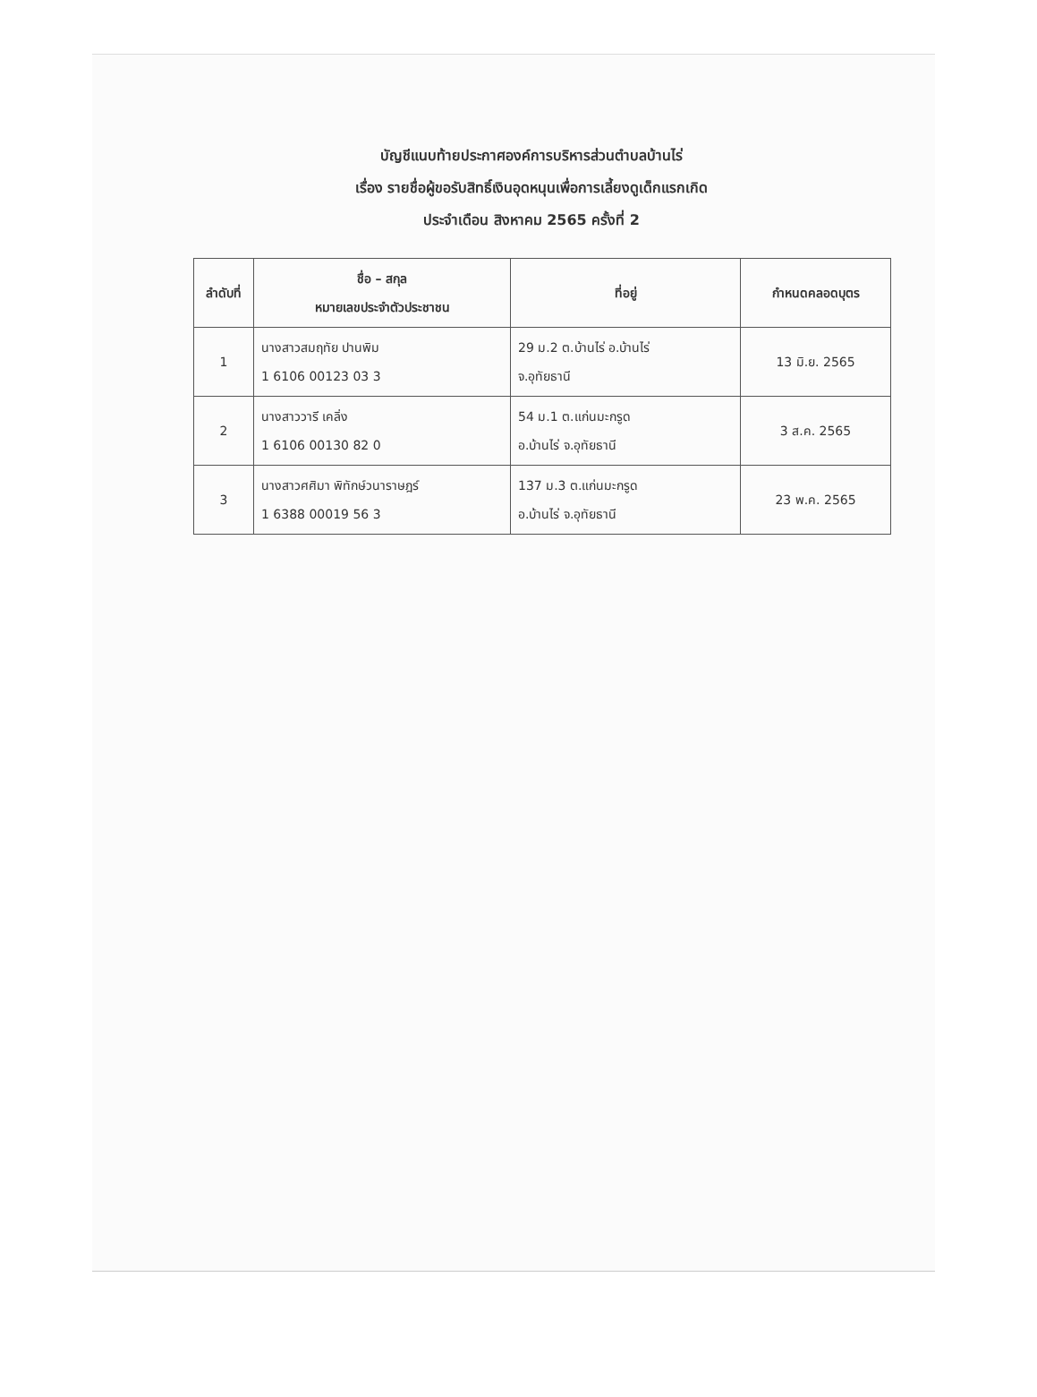บัญชีแนบท้ายประกาศองค์การบริหารส่วนตำบลบ้านไร่
เรื่อง รายชื่อผู้ขอรับสิทธิ์เงินอุดหนุนเพื่อการเลี้ยงดูเด็กแรกเกิด
ประจำเดือน สิงหาคม 2565 ครั้งที่ 2
| ลำดับที่ | ชื่อ – สกุล หมายเลขประจำตัวประชาชน | ที่อยู่ | กำหนดคลอดบุตร |
| --- | --- | --- | --- |
| 1 | นางสาวสมฤทัย ปานพิม 1 6106 00123 03 3 | 29 ม.2 ต.บ้านไร่ อ.บ้านไร่ จ.อุทัยธานี | 13 มิ.ย. 2565 |
| 2 | นางสาววารี เคลิ่ง 1 6106 00130 82 0 | 54 ม.1 ต.แก่นมะกรูด อ.บ้านไร่ จ.อุทัยธานี | 3 ส.ค. 2565 |
| 3 | นางสาวศศิมา พิทักษ์วนาราษฎร์ 1 6388 00019 56 3 | 137 ม.3 ต.แก่นมะกรูด อ.บ้านไร่ จ.อุทัยธานี | 23 พ.ค. 2565 |